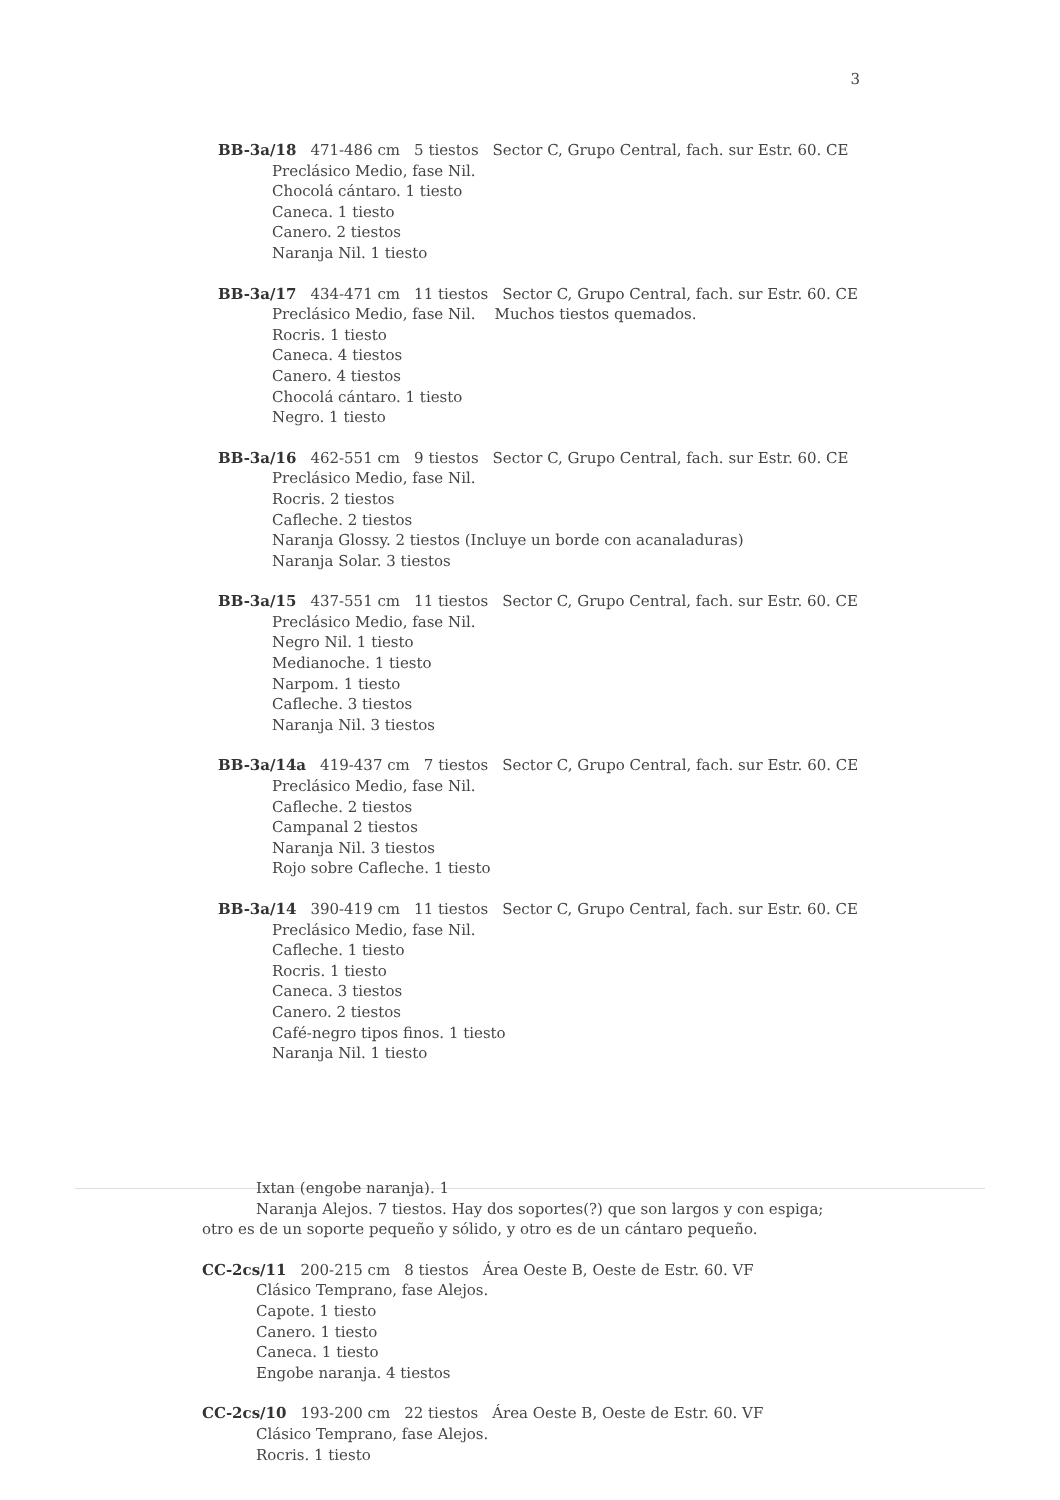3
BB-3a/18 471-486 cm 5 tiestos Sector C, Grupo Central, fach. sur Estr. 60. CE
Preclásico Medio, fase Nil.
Chocolá cántaro. 1 tiesto
Caneca. 1 tiesto
Canero. 2 tiestos
Naranja Nil. 1 tiesto
BB-3a/17 434-471 cm 11 tiestos Sector C, Grupo Central, fach. sur Estr. 60. CE
Preclásico Medio, fase Nil. Muchos tiestos quemados.
Rocris. 1 tiesto
Caneca. 4 tiestos
Canero. 4 tiestos
Chocolá cántaro. 1 tiesto
Negro. 1 tiesto
BB-3a/16 462-551 cm 9 tiestos Sector C, Grupo Central, fach. sur Estr. 60. CE
Preclásico Medio, fase Nil.
Rocris. 2 tiestos
Cafleche. 2 tiestos
Naranja Glossy. 2 tiestos (Incluye un borde con acanaladuras)
Naranja Solar. 3 tiestos
BB-3a/15 437-551 cm 11 tiestos Sector C, Grupo Central, fach. sur Estr. 60. CE
Preclásico Medio, fase Nil.
Negro Nil. 1 tiesto
Medianoche. 1 tiesto
Narpom. 1 tiesto
Cafleche. 3 tiestos
Naranja Nil. 3 tiestos
BB-3a/14a 419-437 cm 7 tiestos Sector C, Grupo Central, fach. sur Estr. 60. CE
Preclásico Medio, fase Nil.
Cafleche. 2 tiestos
Campanal 2 tiestos
Naranja Nil. 3 tiestos
Rojo sobre Cafleche. 1 tiesto
BB-3a/14 390-419 cm 11 tiestos Sector C, Grupo Central, fach. sur Estr. 60. CE
Preclásico Medio, fase Nil.
Cafleche. 1 tiesto
Rocris. 1 tiesto
Caneca. 3 tiestos
Canero. 2 tiestos
Café-negro tipos finos. 1 tiesto
Naranja Nil. 1 tiesto
Ixtan (engobe naranja). 1
Naranja Alejos. 7 tiestos. Hay dos soportes(?) que son largos y con espiga;
otro es de un soporte pequeño y sólido, y otro es de un cántaro pequeño.
CC-2cs/11 200-215 cm 8 tiestos Área Oeste B, Oeste de Estr. 60. VF
Clásico Temprano, fase Alejos.
Capote. 1 tiesto
Canero. 1 tiesto
Caneca. 1 tiesto
Engobe naranja. 4 tiestos
CC-2cs/10 193-200 cm 22 tiestos Área Oeste B, Oeste de Estr. 60. VF
Clásico Temprano, fase Alejos.
Rocris. 1 tiesto